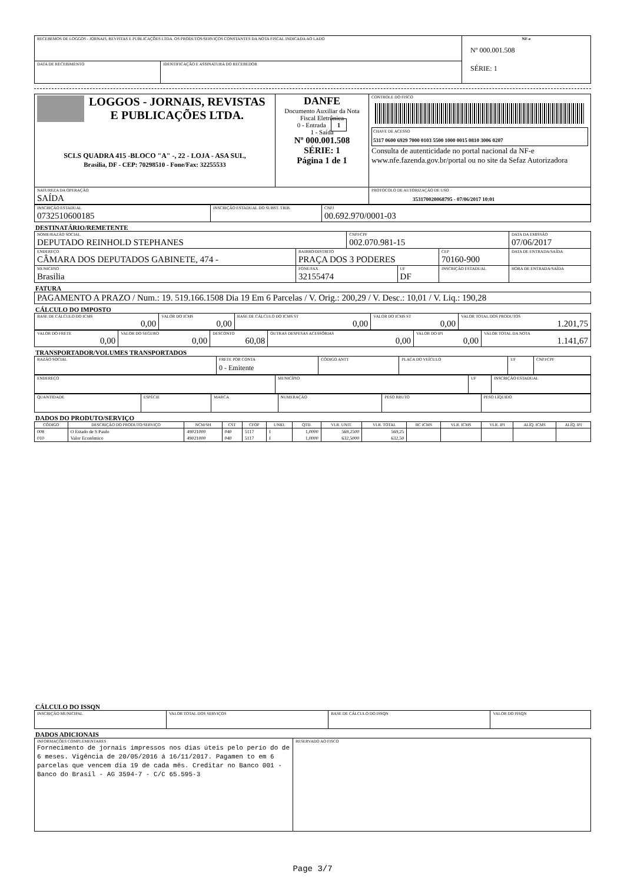| RECEBEMOS DE LOGGOS - JORNAIS, REVISTAS E PUBLICAÇÕES LTDA. OS PRODUTOS/SERVIÇOS CONSTANTES DA NOTA FISCAL INDICADA AO LADO | | NF-e Nº 000.001.508 SÉRIE: 1 |
| DATA DE RECEBIMENTO | IDENTIFICAÇÃO E ASSINATURA DO RECEBEDOR | |
| LOGGOS - JORNAIS, REVISTAS E PUBLICAÇÕES LTDA. SCLS QUADRA 415 -BLOCO "A" -, 22 - LOJA - ASA SUL, Brasilia, DF - CEP: 70298510 - Fone/Fax: 32255533 | DANFE Documento Auxiliar da Nota Fiscal Eletrônica 0 - Entrada 1 1 - Saída Nº 000.001.508 SÉRIE: 1 Página 1 de 1 | CONTROLE DO FISCO CHAVE DE ACESSO 5317 0600 6929 7000 0103 5500 1000 0015 0810 3006 0207 Consulta de autenticidade no portal nacional da NF-e www.nfe.fazenda.gov.br/portal ou no site da Sefaz Autorizadora |
| NATUREZA DA OPERAÇÃO SAÍDA | | PROTOCOLO DE AUTORIZAÇÃO DE USO 353170020068795 - 07/06/2017 10:01 |
| INSCRIÇÃO ESTADUAL 0732510600185 | INSCRIÇÃO ESTADUAL DO SUBST. TRIB. | CNPJ 00.692.970/0001-03 |
DESTINATÁRIO/REMETENTE
| NOME/RAZÃO SOCIAL DEPUTADO REINHOLD STEPHANES | | CNPJ/CPF 002.070.981-15 | | | DATA DA EMISSÃO 07/06/2017 |
| ENDEREÇO CÂMARA DOS DEPUTADOS GABINETE, 474 - | BAIRRO/DISTRITO PRAÇA DOS 3 PODERES | | | CEP 70160-900 | DATA DE ENTRADA/SAÍDA |
| MUNICIPIO Brasilia | FONE/FAX 32155474 | | UF DF | INSCRIÇÃO ESTADUAL | HORA DE ENTRADA/SAÍDA |
FATURA
| PAGAMENTO A PRAZO / Num.: 19. 519.166.1508 Dia 19 Em 6 Parcelas / V. Orig.: 200,29 / V. Desc.: 10,01 / V. Liq.: 190,28 |
CÁLCULO DO IMPOSTO
| BASE DE CÁLCULO DO ICMS 0,00 | VALOR DO ICMS 0,00 | BASE DE CÁLCULO DO ICMS ST 0,00 | VALOR DO ICMS ST 0,00 | VALOR TOTAL DOS PRODUTOS 1.201,75 |
| VALOR DO FRETE 0,00 | VALOR DO SEGURO 0,00 | DESCONTO 60,08 | OUTRAS DESPESAS ACESSÓRIAS 0,00 | VALOR DO IPI 0,00 | VALOR TOTAL DA NOTA 1.141,67 |
TRANSPORTADOR/VOLUMES TRANSPORTADOS
| RAZÃO SOCIAL | FRETE POR CONTA 0 - Emitente | CÓDIGO ANTT | PLACA DO VEÍCULO | UF | CNPJ/CPF |
| ENDEREÇO | MUNICÍPIO | UF | INSCRIÇÃO ESTADUAL |
| QUANTIDADE | ESPÉCIE | MARCA | NUMERAÇÃO | PESO BRUTO | PESO LÍQUIDO |
DADOS DO PRODUTO/SERVIÇO
| CÓDIGO | DESCRIÇÃO DO PRODUTO/SERVIÇO | NCM/SH | CST | CFOP | UNID. | QTD. | VLR. UNIT. | VLR. TOTAL | BC ICMS | VLR. ICMS | VLR. IPI | ALÍQ. ICMS | ALÍQ. IPI |
| --- | --- | --- | --- | --- | --- | --- | --- | --- | --- | --- | --- | --- | --- |
| 008 | O Estado de S Paulo | 49021000 | 040 | 5117 | I | 1,0000 | 569,2500 | 569,25 | | | | | |
| 010 | Valor Econômico | 49021000 | 040 | 5117 | I | 1,0000 | 632,5000 | 632,50 | | | | | |
CÁLCULO DO ISSQN
| INSCRIÇÃO MUNICIPAL | VALOR TOTAL DOS SERVIÇOS | BASE DE CÁLCULO DO ISSQN | VALOR DO ISSQN |
DADOS ADICIONAIS
| INFORMAÇÕES COMPLEMENTARES Fornecimento de jornais impressos nos dias úteis pelo perío do de 6 meses. Vigência de 20/05/2016 á 16/11/2017. Pagamen to em 6 parcelas que vencem dia 19 de cada mês. Creditar no Banco 001 - Banco do Brasil - AG 3594-7 - C/C 65.595-3 | RESERVADO AO FISCO |
Page 3/7